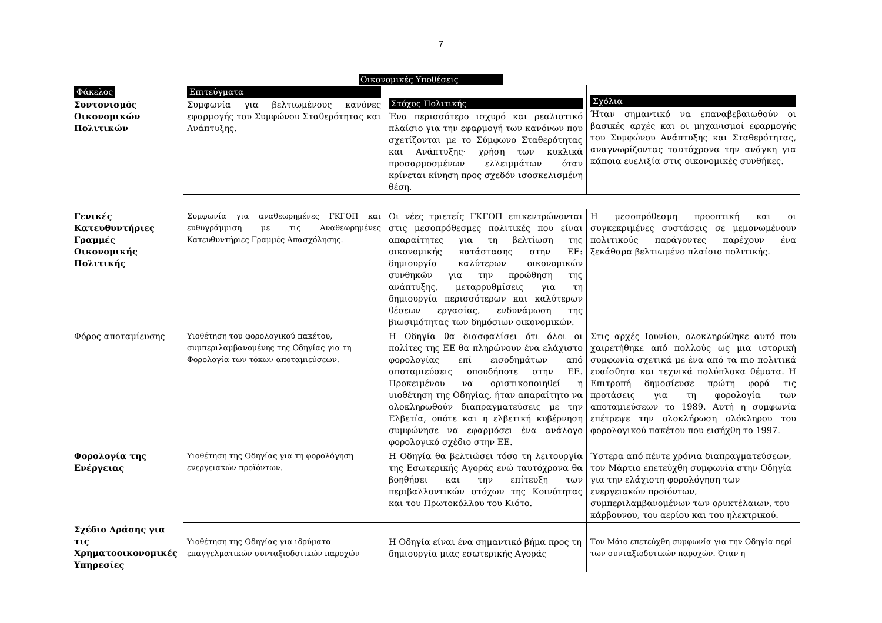7
Οικονομικές Υποθέσεις
| Φάκελος Συντονισμός Οικονομικών Πολιτικών | Επιτεύγματα Συμφωνία για βελτιωμένους κανόνες εφαρμογής του Συμφώνου Σταθερότητας και Ανάπτυξης. | Στόχος Πολιτικής Ένα περισσότερο ισχυρό και ρεαλιστικό πλαίσιο για την εφαρμογή των κανόνων που σχετίζονται με το Σύμφωνο Σταθερότητας και Ανάπτυξης· χρήση των κυκλικά προσαρμοσμένων ελλειμμάτων όταν κρίνεται κίνηση προς σχεδόν ισοσκελισμένη θέση. | Σχόλια Ήταν σημαντικό να επαναβεβαιωθούν οι βασικές αρχές και οι μηχανισμοί εφαρμογής του Συμφώνου Ανάπτυξης και Σταθερότητας, αναγνωρίζοντας ταυτόχρονα την ανάγκη για κάποια ευελιξία στις οικονομικές συνθήκες. |
| Γενικές Κατευθυντήριες Γραμμές Οικονομικής Πολιτικής | Συμφωνία για αναθεωρημένες ΓΚΓΟΠ και ευθυγράμμιση με τις Αναθεωρημένες Κατευθυντήριες Γραμμές Απασχόλησης. | Οι νέες τριετείς ΓΚΓΟΠ επικεντρώνονται στις μεσοπρόθεσμες πολιτικές που είναι απαραίτητες για τη βελτίωση της οικονομικής κατάστασης στην ΕΕ: δημιουργία καλύτερων οικονομικών συνθηκών για την προώθηση της ανάπτυξης, μεταρρυθμίσεις για τη δημιουργία περισσότερων και καλύτερων θέσεων εργασίας, ενδυνάμωση της βιωσιμότητας των δημόσιων οικονομικών. | Η μεσοπρόθεσμη προοπτική και οι συγκεκριμένες συστάσεις σε μεμονωμένουν πολιτικούς παράγοντες παρέχουν ένα ξεκάθαρα βελτιωμένο πλαίσιο πολιτικής. |
| Φόρος αποταμίευσης | Υιοθέτηση του φορολογικού πακέτου, συμπεριλαμβανομένης της Οδηγίας για τη Φορολογία των τόκων αποταμιεύσεων. | Η Οδηγία θα διασφαλίσει ότι όλοι οι πολίτες της ΕΕ θα πληρώνουν ένα ελάχιστο φορολογίας επί εισοδημάτων από αποταμιεύσεις οπουδήποτε στην ΕΕ. Προκειμένου να οριστικοποιηθεί η υιοθέτηση της Οδηγίας, ήταν απαραίτητο να ολοκληρωθούν διαπραγματεύσεις με την Ελβετία, οπότε και η ελβετική κυβέρνηση συμφώνησε να εφαρμόσει ένα ανάλογο φορολογικό σχέδιο στην ΕΕ. | Στις αρχές Ιουνίου, ολοκληρώθηκε αυτό που χαιρετήθηκε από πολλούς ως μια ιστορική συμφωνία σχετικά με ένα από τα πιο πολιτικά ευαίσθητα και τεχνικά πολύπλοκα θέματα. Η Επιτροπή δημοσίευσε πρώτη φορά τις προτάσεις για τη φορολογία των αποταμιεύσεων το 1989. Αυτή η συμφωνία επέτρεψε την ολοκλήρωση ολόκληρου του φορολογικού πακέτου που εισήχθη το 1997. |
| Φορολογία της Ενέργειας | Υιοθέτηση της Οδηγίας για τη φορολόγηση ενεργειακών προϊόντων. | Η Οδηγία θα βελτιώσει τόσο τη λειτουργία της Εσωτερικής Αγοράς ενώ ταυτόχρονα θα βοηθήσει και την επίτευξη των περιβαλλοντικών στόχων της Κοινότητας και του Πρωτοκόλλου του Κιότο. | Ύστερα από πέντε χρόνια διαπραγματεύσεων, τον Μάρτιο επετεύχθη συμφωνία στην Οδηγία για την ελάχιστη φορολόγηση των ενεργειακών προϊόντων, συμπεριλαμβανομένων των ορυκτέλαιων, του κάρβουνου, του αερίου και του ηλεκτρικού. |
| Σχέδιο Δράσης για τις Χρηματοοικονομικές Υπηρεσίες | Υιοθέτηση της Οδηγίας για ιδρύματα επαγγελματικών συνταξιοδοτικών παροχών | Η Οδηγία είναι ένα σημαντικό βήμα προς τη δημιουργία μιας εσωτερικής Αγοράς | Τον Μάιο επετεύχθη συμφωνία για την Οδηγία περί των συνταξιοδοτικών παροχών. Όταν η |